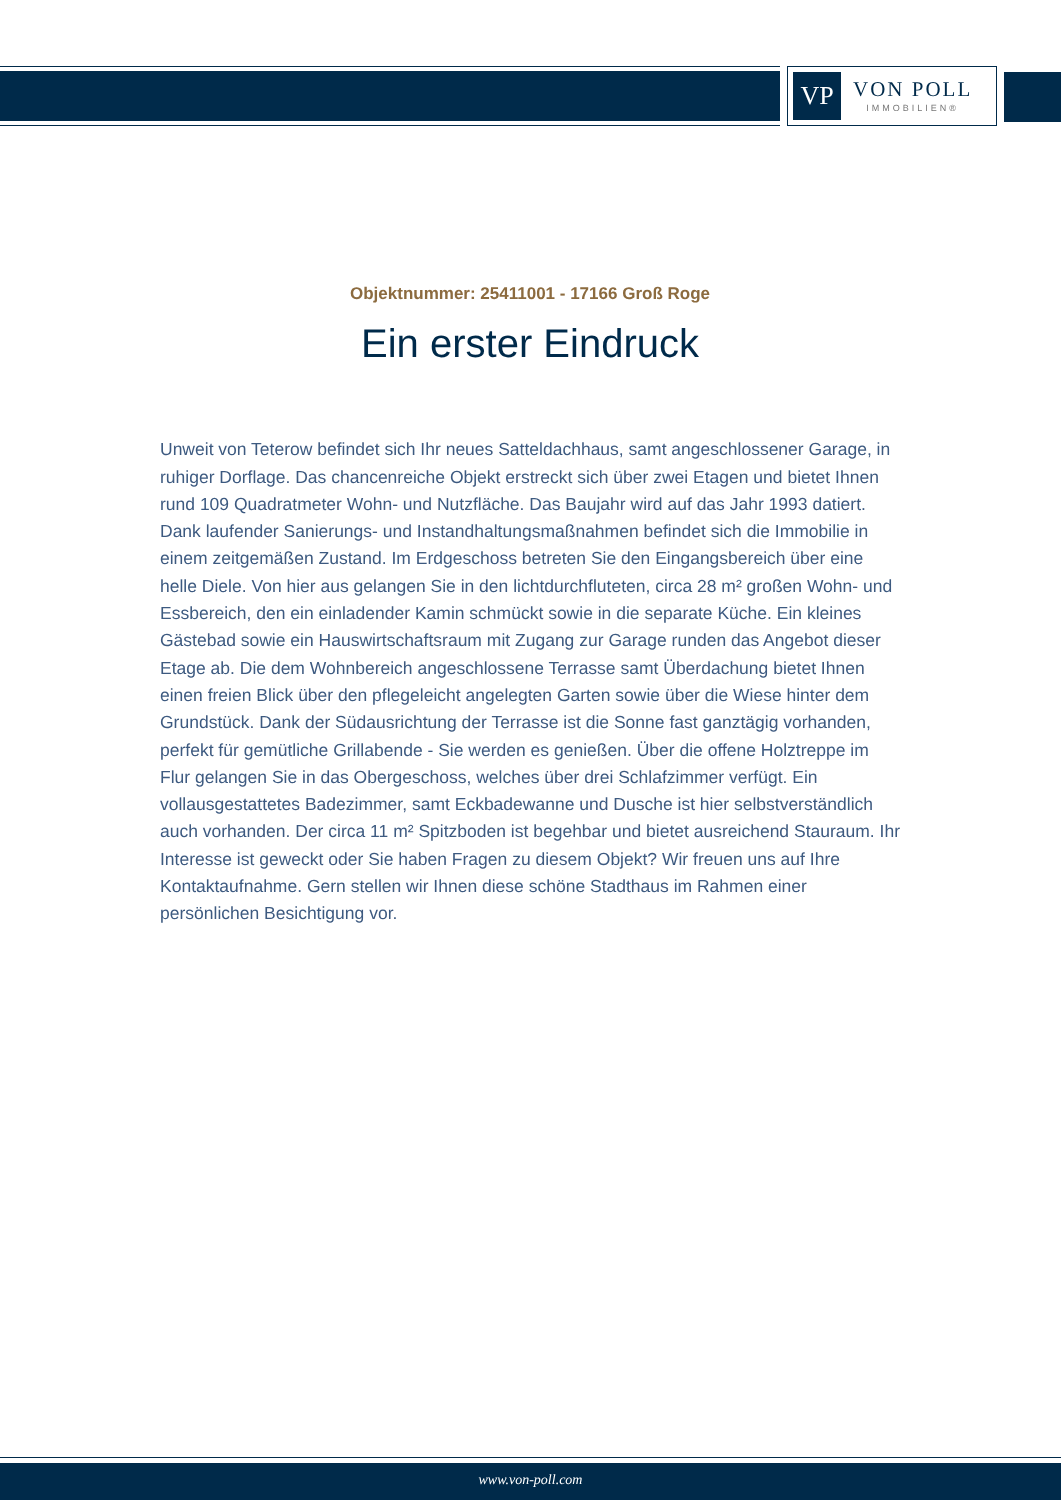VP
VON POLL
IMMOBILIEN®
Objektnummer: 25411001 - 17166 Groß Roge
Ein erster Eindruck
Unweit von Teterow befindet sich Ihr neues Satteldachhaus, samt angeschlossener Garage, in ruhiger Dorflage. Das chancenreiche Objekt erstreckt sich über zwei Etagen und bietet Ihnen rund 109 Quadratmeter Wohn- und Nutzfläche. Das Baujahr wird auf das Jahr 1993 datiert. Dank laufender Sanierungs- und Instandhaltungsmaßnahmen befindet sich die Immobilie in einem zeitgemäßen Zustand. Im Erdgeschoss betreten Sie den Eingangsbereich über eine helle Diele. Von hier aus gelangen Sie in den lichtdurchfluteten, circa 28 m² großen Wohn- und Essbereich, den ein einladender Kamin schmückt sowie in die separate Küche. Ein kleines Gästebad sowie ein Hauswirtschaftsraum mit Zugang zur Garage runden das Angebot dieser Etage ab. Die dem Wohnbereich angeschlossene Terrasse samt Überdachung bietet Ihnen einen freien Blick über den pflegeleicht angelegten Garten sowie über die Wiese hinter dem Grundstück. Dank der Südausrichtung der Terrasse ist die Sonne fast ganztägig vorhanden, perfekt für gemütliche Grillabende - Sie werden es genießen. Über die offene Holztreppe im Flur gelangen Sie in das Obergeschoss, welches über drei Schlafzimmer verfügt. Ein vollausgestattetes Badezimmer, samt Eckbadewanne und Dusche ist hier selbstverständlich auch vorhanden. Der circa 11 m² Spitzboden ist begehbar und bietet ausreichend Stauraum. Ihr Interesse ist geweckt oder Sie haben Fragen zu diesem Objekt? Wir freuen uns auf Ihre Kontaktaufnahme. Gern stellen wir Ihnen diese schöne Stadthaus im Rahmen einer persönlichen Besichtigung vor.
www.von-poll.com